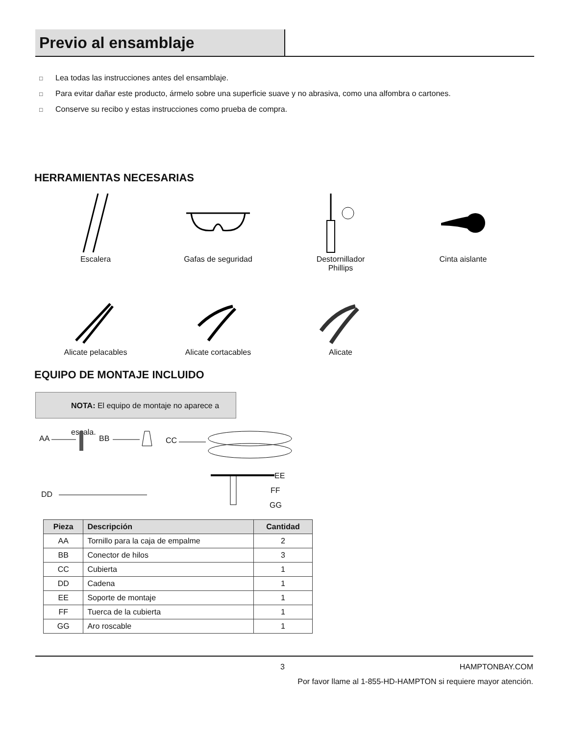Previo al ensamblaje
□ Lea todas las instrucciones antes del ensamblaje.
□ Para evitar dañar este producto, ármelo sobre una superficie suave y no abrasiva, como una alfombra o cartones.
□ Conserve su recibo y estas instrucciones como prueba de compra.
HERRAMIENTAS NECESARIAS
Escalera
Gafas de seguridad
Destornillador
Phillips
Cinta aislante
Alicate pelacables
Alicate cortacables
Alicate
EQUIPO DE MONTAJE INCLUIDO
NOTA: El equipo de montaje no aparece a escala.
AA BB CC
DD
EE
FF
GG
| Pieza | Descripción | Cantidad |
| --- | --- | --- |
| AA | Tornillo para la caja de empalme | 2 |
| BB | Conector de hilos | 3 |
| CC | Cubierta | 1 |
| DD | Cadena | 1 |
| EE | Soporte de montaje | 1 |
| FF | Tuerca de la cubierta | 1 |
| GG | Aro roscable | 1 |
3 HAMPTONBAY.COM
Por favor llame al 1-855-HD-HAMPTON si requiere mayor atención.